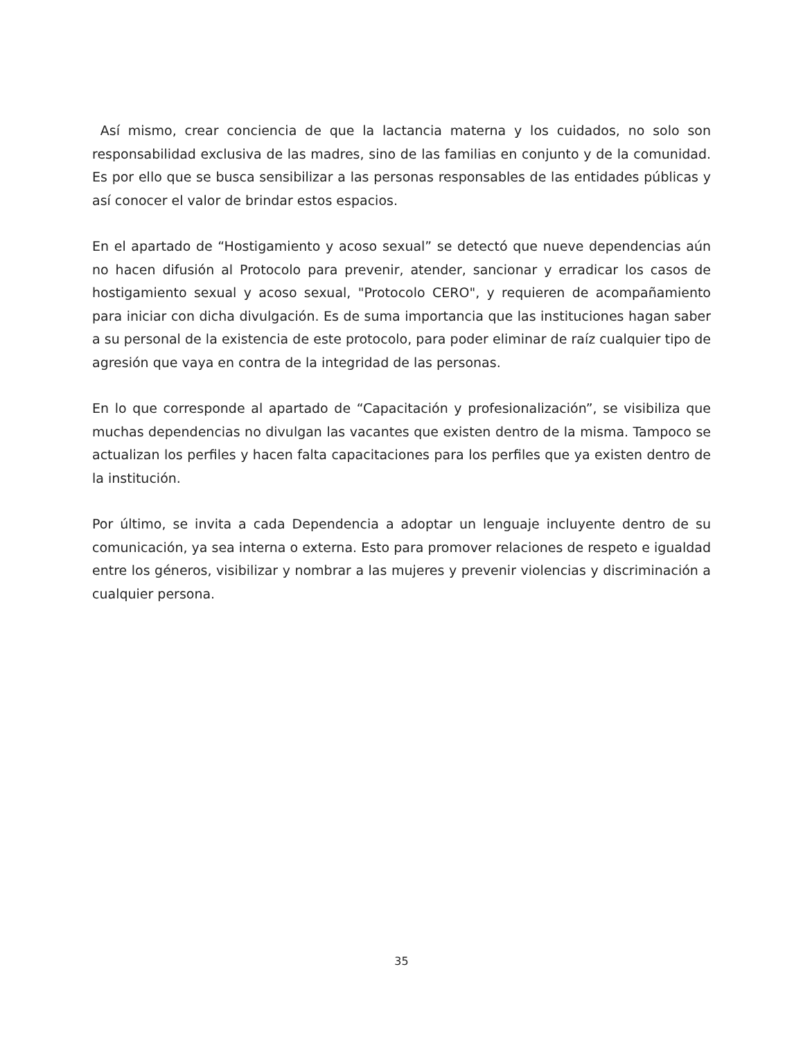Así mismo, crear conciencia de que la lactancia materna y los cuidados, no solo son responsabilidad exclusiva de las madres, sino de las familias en conjunto y de la comunidad. Es por ello que se busca sensibilizar a las personas responsables de las entidades públicas y así conocer el valor de brindar estos espacios.
En el apartado de “Hostigamiento y acoso sexual” se detectó que nueve dependencias aún no hacen difusión al Protocolo para prevenir, atender, sancionar y erradicar los casos de hostigamiento sexual y acoso sexual, "Protocolo CERO", y requieren de acompañamiento para iniciar con dicha divulgación. Es de suma importancia que las instituciones hagan saber a su personal de la existencia de este protocolo, para poder eliminar de raíz cualquier tipo de agresión que vaya en contra de la integridad de las personas.
En lo que corresponde al apartado de “Capacitación y profesionalización”, se visibiliza que muchas dependencias no divulgan las vacantes que existen dentro de la misma. Tampoco se actualizan los perfiles y hacen falta capacitaciones para los perfiles que ya existen dentro de la institución.
Por último, se invita a cada Dependencia a adoptar un lenguaje incluyente dentro de su comunicación, ya sea interna o externa. Esto para promover relaciones de respeto e igualdad entre los géneros, visibilizar y nombrar a las mujeres y prevenir violencias y discriminación a cualquier persona.
35